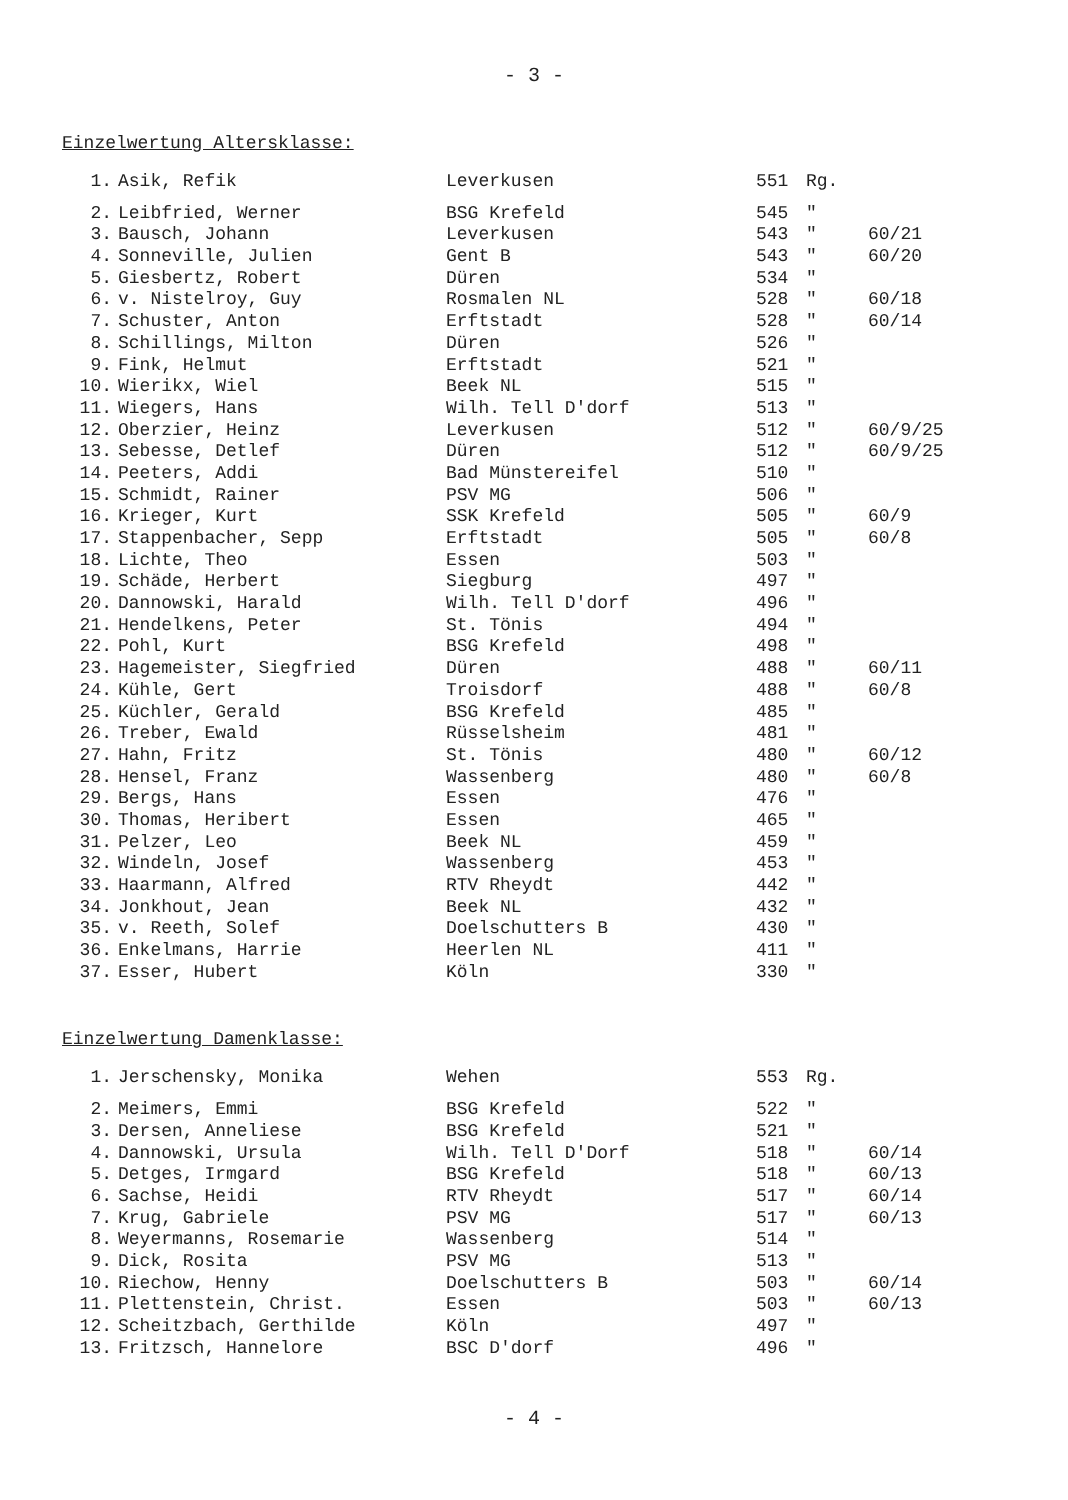- 3 -
Einzelwertung Altersklasse:
| 1. | Asik, Refik | Leverkusen | 551 | Rg. | |
| 2. | Leibfried, Werner | BSG Krefeld | 545 | " | |
| 3. | Bausch, Johann | Leverkusen | 543 | " | 60/21 |
| 4. | Sonneville, Julien | Gent B | 543 | " | 60/20 |
| 5. | Giesbertz, Robert | Düren | 534 | " | |
| 6. | v. Nistelroy, Guy | Rosmalen NL | 528 | " | 60/18 |
| 7. | Schuster, Anton | Erftstadt | 528 | " | 60/14 |
| 8. | Schillings, Milton | Düren | 526 | " | |
| 9. | Fink, Helmut | Erftstadt | 521 | " | |
| 10. | Wierikx, Wiel | Beek NL | 515 | " | |
| 11. | Wiegers, Hans | Wilh. Tell D'dorf | 513 | " | |
| 12. | Oberzier, Heinz | Leverkusen | 512 | " | 60/9/25 |
| 13. | Sebesse, Detlef | Düren | 512 | " | 60/9/25 |
| 14. | Peeters, Addi | Bad Münstereifel | 510 | " | |
| 15. | Schmidt, Rainer | PSV MG | 506 | " | |
| 16. | Krieger, Kurt | SSK Krefeld | 505 | " | 60/9 |
| 17. | Stappenbacher, Sepp | Erftstadt | 505 | " | 60/8 |
| 18. | Lichte, Theo | Essen | 503 | " | |
| 19. | Schäde, Herbert | Siegburg | 497 | " | |
| 20. | Dannowski, Harald | Wilh. Tell D'dorf | 496 | " | |
| 21. | Hendelkens, Peter | St. Tönis | 494 | " | |
| 22. | Pohl, Kurt | BSG Krefeld | 498 | " | |
| 23. | Hagemeister, Siegfried | Düren | 488 | " | 60/11 |
| 24. | Kühle, Gert | Troisdorf | 488 | " | 60/8 |
| 25. | Küchler, Gerald | BSG Krefeld | 485 | " | |
| 26. | Treber, Ewald | Rüsselsheim | 481 | " | |
| 27. | Hahn, Fritz | St. Tönis | 480 | " | 60/12 |
| 28. | Hensel, Franz | Wassenberg | 480 | " | 60/8 |
| 29. | Bergs, Hans | Essen | 476 | " | |
| 30. | Thomas, Heribert | Essen | 465 | " | |
| 31. | Pelzer, Leo | Beek NL | 459 | " | |
| 32. | Windeln, Josef | Wassenberg | 453 | " | |
| 33. | Haarmann, Alfred | RTV Rheydt | 442 | " | |
| 34. | Jonkhout, Jean | Beek NL | 432 | " | |
| 35. | v. Reeth, Solef | Doelschutters B | 430 | " | |
| 36. | Enkelmans, Harrie | Heerlen NL | 411 | " | |
| 37. | Esser, Hubert | Köln | 330 | " | |
Einzelwertung Damenklasse:
| 1. | Jerschensky, Monika | Wehen | 553 | Rg. | |
| 2. | Meimers, Emmi | BSG Krefeld | 522 | " | |
| 3. | Dersen, Anneliese | BSG Krefeld | 521 | " | |
| 4. | Dannowski, Ursula | Wilh. Tell D'Dorf | 518 | " | 60/14 |
| 5. | Detges, Irmgard | BSG Krefeld | 518 | " | 60/13 |
| 6. | Sachse, Heidi | RTV Rheydt | 517 | " | 60/14 |
| 7. | Krug, Gabriele | PSV MG | 517 | " | 60/13 |
| 8. | Weyermanns, Rosemarie | Wassenberg | 514 | " | |
| 9. | Dick, Rosita | PSV MG | 513 | " | |
| 10. | Riechow, Henny | Doelschutters B | 503 | " | 60/14 |
| 11. | Plettenstein, Christ. | Essen | 503 | " | 60/13 |
| 12. | Scheitzbach, Gerthilde | Köln | 497 | " | |
| 13. | Fritzsch, Hannelore | BSC D'dorf | 496 | " | |
- 4 -